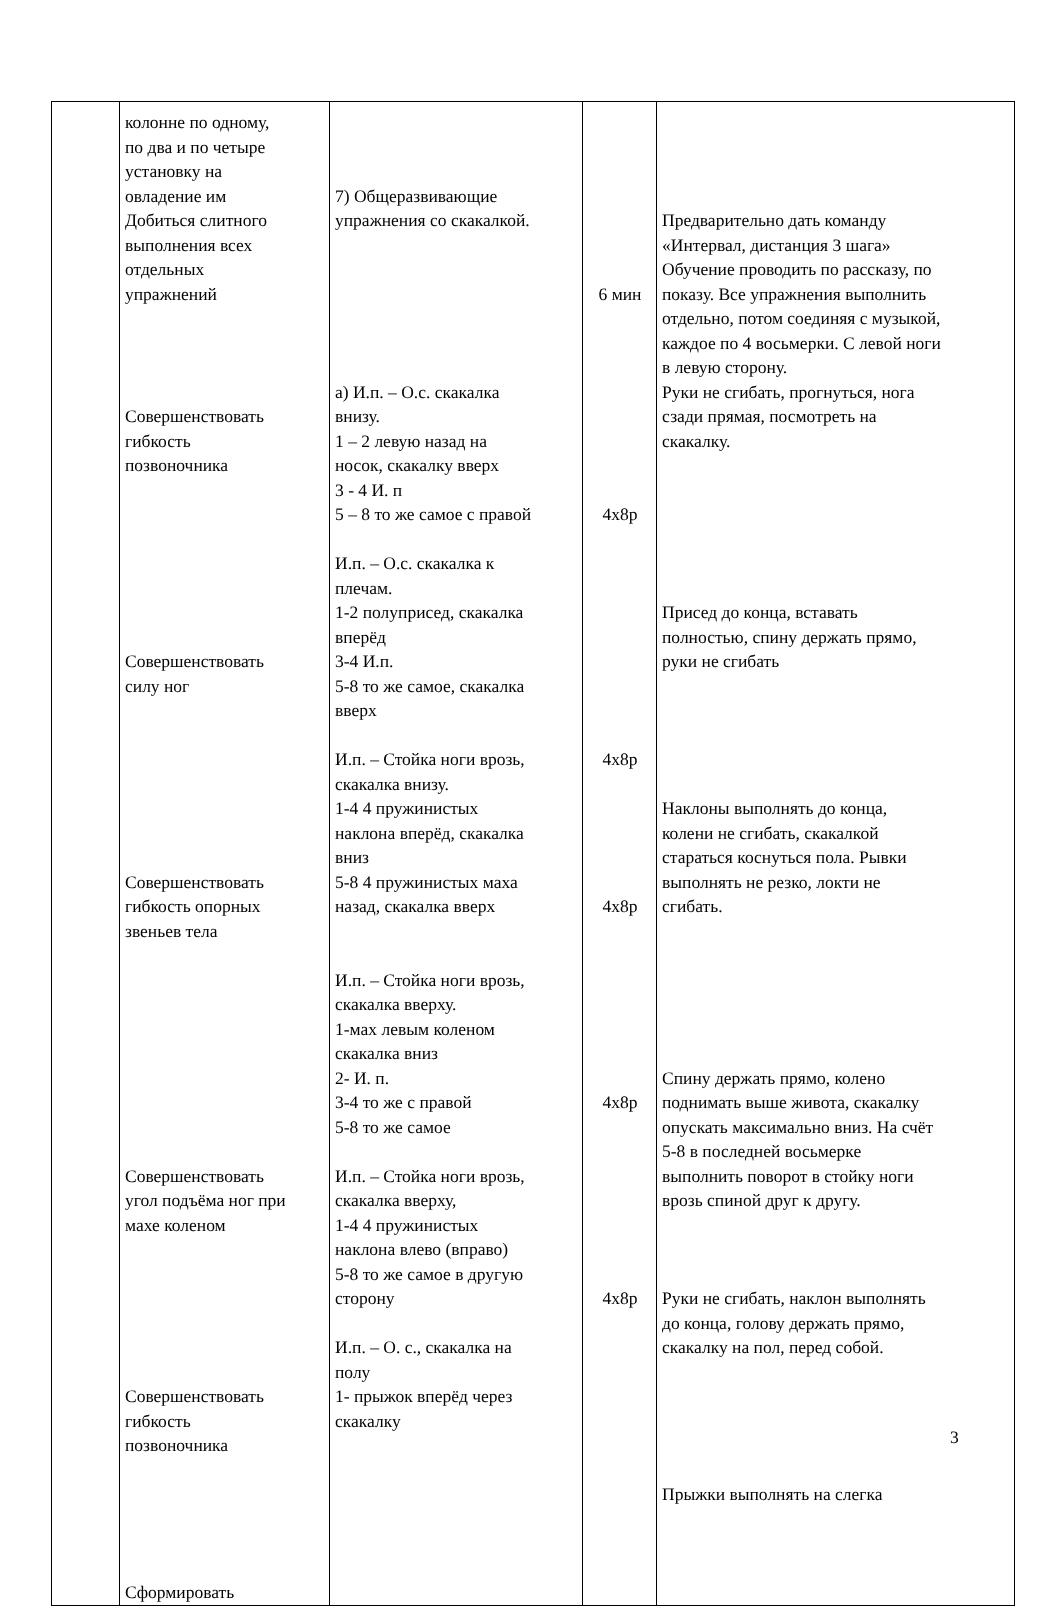| | колонне по одному, по два и по четыре установку на овладение им Добиться слитного выполнения всех отдельных упражнений Совершенствовать гибкость позвоночника Совершенствовать силу ног Совершенствовать гибкость опорных звеньев тела Совершенствовать угол подъёма ног при махе коленом Совершенствовать гибкость позвоночника Сформировать | 7) Общеразвивающие упражнения со скакалкой. а) И.п. – О.с. скакалка внизу. 1 – 2 левую назад на носок, скакалку вверх 3 - 4 И. п 5 – 8 то же самое с правой И.п. – О.с. скакалка к плечам. 1-2 полуприсед, скакалка вперёд 3-4 И.п. 5-8 то же самое, скакалка вверх И.п. – Стойка ноги врозь, скакалка внизу. 1-4 4 пружинистых наклона вперёд, скакалка вниз 5-8 4 пружинистых маха назад, скакалка вверх И.п. – Стойка ноги врозь, скакалка вверху. 1-мах левым коленом скакалка вниз 2- И. п. 3-4 то же с правой 5-8 то же самое И.п. – Стойка ноги врозь, скакалка вверху, 1-4 4 пружинистых наклона влево (вправо) 5-8 то же самое в другую сторону И.п. – О. с., скакалка на полу 1- прыжок вперёд через скакалку | 6 мин 4х8р 4х8р 4х8р 4х8р 4х8р | Предварительно дать команду «Интервал, дистанция 3 шага» Обучение проводить по рассказу, по показу. Все упражнения выполнить отдельно, потом соединяя с музыкой, каждое по 4 восьмерки. С левой ноги в левую сторону. Руки не сгибать, прогнуться, нога сзади прямая, посмотреть на скакалку. Присед до конца, вставать полностью, спину держать прямо, руки не сгибать Наклоны выполнять до конца, колени не сгибать, скакалкой стараться коснуться пола. Рывки выполнять не резко, локти не сгибать. Спину держать прямо, колено поднимать выше живота, скакалку опускать максимально вниз. На счёт 5-8 в последней восьмерке выполнить поворот в стойку ноги врозь спиной друг к другу. Руки не сгибать, наклон выполнять до конца, голову держать прямо, скакалку на пол, перед собой. Прыжки выполнять на слегка |
3